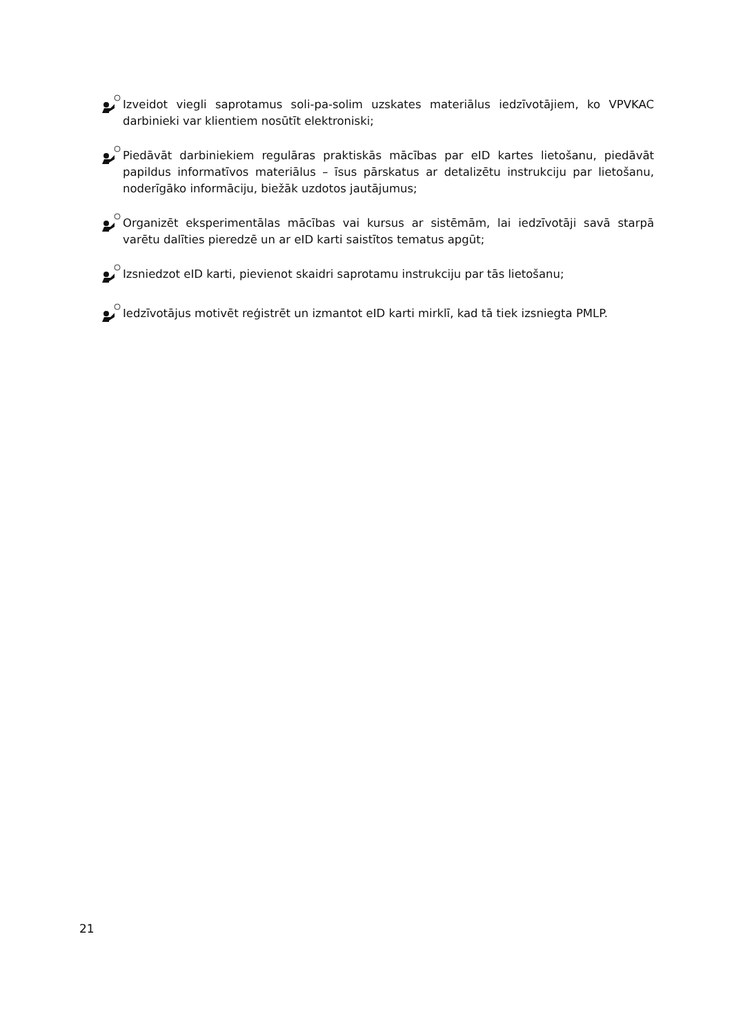Izveidot viegli saprotamus soli-pa-solim uzskates materiālus iedzīvotājiem, ko VPVKAC darbinieki var klientiem nosūtīt elektroniski;
Piedāvāt darbiniekiem regulāras praktiskās mācības par eID kartes lietošanu, piedāvāt papildus informatīvos materiālus – īsus pārskatus ar detalizētu instrukciju par lietošanu, noderīgāko informāciju, biežāk uzdotos jautājumus;
Organizēt eksperimentālas mācības vai kursus ar sistēmām, lai iedzīvotāji savā starpā varētu dalīties pieredzē un ar eID karti saistītos tematus apgūt;
Izsniedzot eID karti, pievienot skaidri saprotamu instrukciju par tās lietošanu;
Iedzīvotājus motivēt reģistrēt un izmantot eID karti mirklī, kad tā tiek izsniegta PMLP.
21